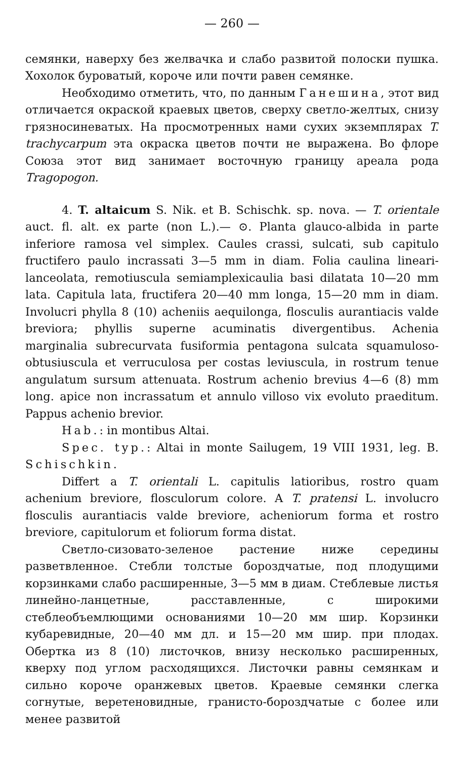— 260 —
семянки, наверху без желвачка и слабо развитой полоски пушка. Хохолок буроватый, короче или почти равен семянке.
Необходимо отметить, что, по данным Ганешина, этот вид отличается окраской краевых цветов, сверху светло-желтых, снизу грязносиневатых. На просмотренных нами сухих экземплярах T. trachycarpum эта окраска цветов почти не выражена. Во флоре Союза этот вид занимает восточную границу ареала рода Tragopogon.
4. T. altaicum S. Nik. et B. Schischk. sp. nova. — T. orientale auct. fl. alt. ex parte (non L.).— ⊙. Planta glauco-albida in parte inferiore ramosa vel simplex. Caules crassi, sulcati, sub capitulo fructifero paulo incrassati 3—5 mm in diam. Folia caulina lineari-lanceolata, remotiuscula semiamplexicaulia basi dilatata 10—20 mm lata. Capitula lata, fructifera 20—40 mm longa, 15—20 mm in diam. Involucri phylla 8 (10) acheniis aequilonga, flosculis aurantiacis valde breviora; phyllis superne acuminatis divergentibus. Achenia marginalia subrecurvata fusiformia pentagona sulcata squamuloso-obtusiuscula et verruculosa per costas leviuscula, in rostrum tenue angulatum sursum attenuata. Rostrum achenio brevius 4—6 (8) mm long. apice non incrassatum et annulo villoso vix evoluto praeditum. Pappus achenio brevior.
Hab.: in montibus Altai.
Spec. typ.: Altai in monte Sailugem, 19 VIII 1931, leg. B. Schischkin.
Differt a T. orientali L. capitulis latioribus, rostro quam achenium breviore, flosculorum colore. A T. pratensi L. involucro flosculis aurantiacis valde breviore, acheniorum forma et rostro breviore, capitulorum et foliorum forma distat.
Светло-сизовато-зеленое растение ниже середины разветвленное. Стебли толстые бороздчатые, под плодущими корзинками слабо расширенные, 3—5 мм в диам. Стеблевые листья линейно-ланцетные, расставленные, с широкими стеблеобъемлющими основаниями 10—20 мм шир. Корзинки кубаревидные, 20—40 мм дл. и 15—20 мм шир. при плодах. Обертка из 8 (10) листочков, внизу несколько расширенных, кверху под углом расходящихся. Листочки равны семянкам и сильно короче оранжевых цветов. Краевые семянки слегка согнутые, веретеновидные, гранисто-бороздчатые с более или менее развитой